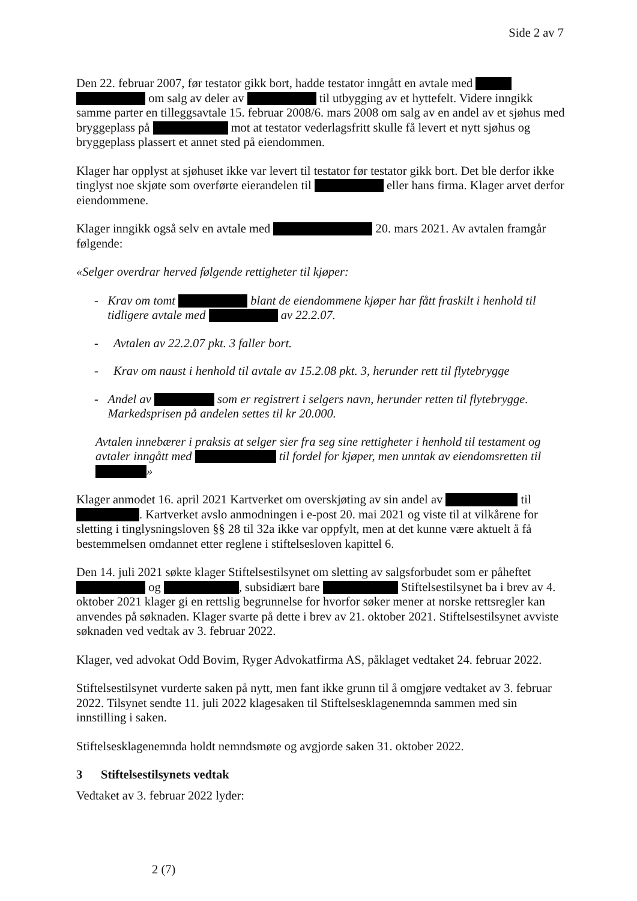Side 2 av 7
Den 22. februar 2007, før testator gikk bort, hadde testator inngått en avtale med om salg av deler av til utbygging av et hyttefelt. Videre inngikk samme parter en tilleggsavtale 15. februar 2008/6. mars 2008 om salg av en andel av et sjøhus med bryggeplass på mot at testator vederlagsfritt skulle få levert et nytt sjøhus og bryggeplass plassert et annet sted på eiendommen.
Klager har opplyst at sjøhuset ikke var levert til testator før testator gikk bort. Det ble derfor ikke tinglyst noe skjøte som overførte eierandelen til eller hans firma. Klager arvet derfor eiendommene.
Klager inngikk også selv en avtale med 20. mars 2021. Av avtalen framgår følgende:
«Selger overdrar herved følgende rettigheter til kjøper:
- Krav om tomt blant de eiendommene kjøper har fått fraskilt i henhold til tidligere avtale med av 22.2.07.
- Avtalen av 22.2.07 pkt. 3 faller bort.
- Krav om naust i henhold til avtale av 15.2.08 pkt. 3, herunder rett til flytebrygge
- Andel av som er registrert i selgers navn, herunder retten til flytebrygge. Markedsprisen på andelen settes til kr 20.000.
Avtalen innebærer i praksis at selger sier fra seg sine rettigheter i henhold til testament og avtaler inngått med til fordel for kjøper, men unntak av eiendomsretten til »
Klager anmodet 16. april 2021 Kartverket om overskjøting av sin andel av til . Kartverket avslo anmodningen i e-post 20. mai 2021 og viste til at vilkårene for sletting i tinglysningsloven §§ 28 til 32a ikke var oppfylt, men at det kunne være aktuelt å få bestemmelsen omdannet etter reglene i stiftelsesloven kapittel 6.
Den 14. juli 2021 søkte klager Stiftelsestilsynet om sletting av salgsforbudet som er påheftet og , subsidiært bare Stiftelsestilsynet ba i brev av 4. oktober 2021 klager gi en rettslig begrunnelse for hvorfor søker mener at norske rettsregler kan anvendes på søknaden. Klager svarte på dette i brev av 21. oktober 2021. Stiftelsestilsynet avviste søknaden ved vedtak av 3. februar 2022.
Klager, ved advokat Odd Bovim, Ryger Advokatfirma AS, påklaget vedtaket 24. februar 2022.
Stiftelsestilsynet vurderte saken på nytt, men fant ikke grunn til å omgjøre vedtaket av 3. februar 2022. Tilsynet sendte 11. juli 2022 klagesaken til Stiftelsesklagenemnda sammen med sin innstilling i saken.
Stiftelsesklagenemnda holdt nemndsmøte og avgjorde saken 31. oktober 2022.
3 Stiftelsestilsynets vedtak
Vedtaket av 3. februar 2022 lyder:
2 (7)